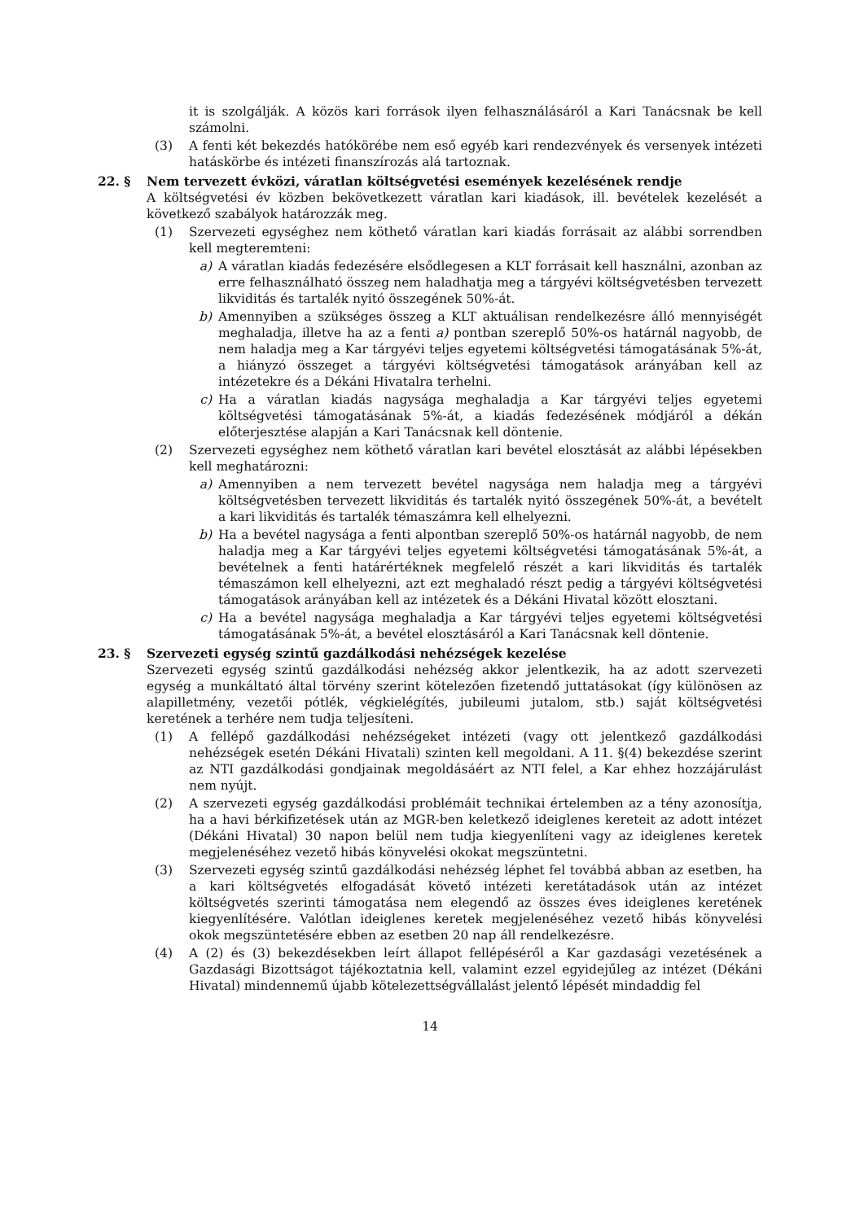it is szolgálják. A közös kari források ilyen felhasználásáról a Kari Tanácsnak be kell számolni.
(3) A fenti két bekezdés hatókörébe nem eső egyéb kari rendezvények és versenyek intézeti hatáskörbe és intézeti finanszírozás alá tartoznak.
22. § Nem tervezett évközi, váratlan költségvetési események kezelésének rendje
A költségvetési év közben bekövetkezett váratlan kari kiadások, ill. bevételek kezelését a következő szabályok határozzák meg.
(1) Szervezeti egységhez nem köthető váratlan kari kiadás forrásait az alábbi sorrendben kell megteremteni:
a) A váratlan kiadás fedezésére elsődlegesen a KLT forrásait kell használni, azonban az erre felhasználható összeg nem haladhatja meg a tárgyévi költségvetésben tervezett likviditás és tartalék nyitó összegének 50%-át.
b) Amennyiben a szükséges összeg a KLT aktuálisan rendelkezésre álló mennyiségét meghaladja, illetve ha az a fenti a) pontban szereplő 50%-os határnál nagyobb, de nem haladja meg a Kar tárgyévi teljes egyetemi költségvetési támogatásának 5%-át, a hiányzó összeget a tárgyévi költségvetési támogatások arányában kell az intézetekre és a Dékáni Hivatalra terhelni.
c) Ha a váratlan kiadás nagysága meghaladja a Kar tárgyévi teljes egyetemi költségvetési támogatásának 5%-át, a kiadás fedezésének módjáról a dékán előterjesztése alapján a Kari Tanácsnak kell döntenie.
(2) Szervezeti egységhez nem köthető váratlan kari bevétel elosztását az alábbi lépésekben kell meghatározni:
a) Amennyiben a nem tervezett bevétel nagysága nem haladja meg a tárgyévi költségvetésben tervezett likviditás és tartalék nyitó összegének 50%-át, a bevételt a kari likviditás és tartalék témaszámra kell elhelyezni.
b) Ha a bevétel nagysága a fenti alpontban szereplő 50%-os határnál nagyobb, de nem haladja meg a Kar tárgyévi teljes egyetemi költségvetési támogatásának 5%-át, a bevételnek a fenti határértéknek megfelelő részét a kari likviditás és tartalék témaszámon kell elhelyezni, azt ezt meghaladó részt pedig a tárgyévi költségvetési támogatások arányában kell az intézetek és a Dékáni Hivatal között elosztani.
c) Ha a bevétel nagysága meghaladja a Kar tárgyévi teljes egyetemi költségvetési támogatásának 5%-át, a bevétel elosztásáról a Kari Tanácsnak kell döntenie.
23. § Szervezeti egység szintű gazdálkodási nehézségek kezelése
Szervezeti egység szintű gazdálkodási nehézség akkor jelentkezik, ha az adott szervezeti egység a munkáltató által törvény szerint kötelezően fizetendő juttatásokat (így különösen az alapilletmény, vezetői pótlék, végkielégítés, jubileumi jutalom, stb.) saját költségvetési keretének a terhére nem tudja teljesíteni.
(1) A fellépő gazdálkodási nehézségeket intézeti (vagy ott jelentkező gazdálkodási nehézségek esetén Dékáni Hivatali) szinten kell megoldani. A 11. §(4) bekezdése szerint az NTI gazdálkodási gondjainak megoldásáért az NTI felel, a Kar ehhez hozzájárulást nem nyújt.
(2) A szervezeti egység gazdálkodási problémáit technikai értelemben az a tény azonosítja, ha a havi bérkifizetések után az MGR-ben keletkező ideiglenes kereteit az adott intézet (Dékáni Hivatal) 30 napon belül nem tudja kiegyenlíteni vagy az ideiglenes keretek megjelenéséhez vezető hibás könyvelési okokat megszüntetni.
(3) Szervezeti egység szintű gazdálkodási nehézség léphet fel továbbá abban az esetben, ha a kari költségvetés elfogadását követő intézeti keretátadások után az intézet költségvetés szerinti támogatása nem elegendő az összes éves ideiglenes keretének kiegyenlítésére. Valótlan ideiglenes keretek megjelenéséhez vezető hibás könyvelési okok megszüntetésére ebben az esetben 20 nap áll rendelkezésre.
(4) A (2) és (3) bekezdésekben leírt állapot fellépéséről a Kar gazdasági vezetésének a Gazdasági Bizottságot tájékoztatnia kell, valamint ezzel egyidejűleg az intézet (Dékáni Hivatal) mindennemű újabb kötelezettségvállalást jelentő lépését mindaddig fel
14